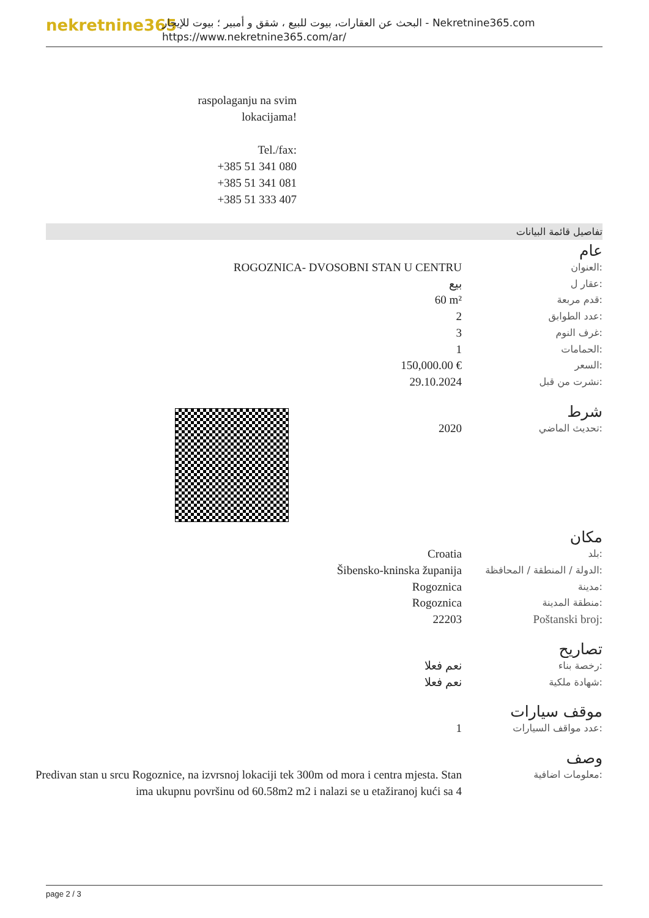nekretnine365
البحث عن العقارات، بيوت للبيع ، شقق و أمبير ؛ بيوت للإيجار - Nekretnine365.com
https://www.nekretnine365.com/ar/
raspolaganju na svim
lokacijama!
Tel./fax:
+385 51 341 080
+385 51 341 081
+385 51 333 407
تفاصيل قائمة البيانات
عام
| ROGOZNICA- DVOSOBNI STAN U CENTRU | العنوان: |
| بيع | عقار ل: |
| 60 m² | قدم مربعة: |
| 2 | عدد الطوابق: |
| 3 | غرف النوم: |
| 1 | الحمامات: |
| 150,000.00 € | السعر: |
| 29.10.2024 | نشرت من قبل: |
شرط
| 2020 | تحديث الماضي: |
مكان
| Croatia | بلد: |
| Šibensko-kninska županija | الدولة / المنطقة / المحافظة: |
| Rogoznica | مدينة: |
| Rogoznica | منطقة المدينة: |
| 22203 | Poštanski broj: |
تصاريح
| نعم فعلا | رخصة بناء: |
| نعم فعلا | شهادة ملكية: |
موقف سيارات
| 1 | عدد مواقف السيارات: |
وصف
| Predivan stan u srcu Rogoznice, na izvrsnoj lokaciji tek 300m od mora i centra mjesta. Stan ima ukupnu površinu od 60.58m2 m2 i nalazi se u etažiranoj kući sa 4 | معلومات اضافية: |
page 2 / 3